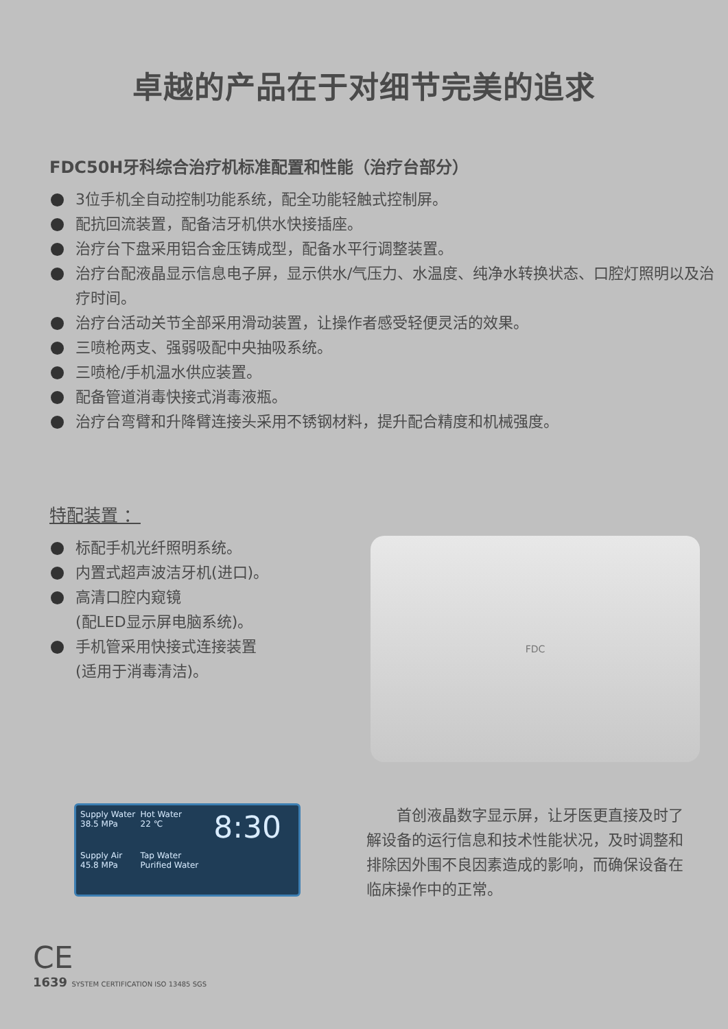卓越的产品在于对细节完美的追求
FDC50H牙科综合治疗机标准配置和性能（治疗台部分）
3位手机全自动控制功能系统，配全功能轻触式控制屏。
配抗回流装置，配备洁牙机供水快接插座。
治疗台下盘采用铝合金压铸成型，配备水平行调整装置。
治疗台配液晶显示信息电子屏，显示供水/气压力、水温度、纯净水转换状态、口腔灯照明以及治疗时间。
治疗台活动关节全部采用滑动装置，让操作者感受轻便灵活的效果。
三喷枪两支、强弱吸配中央抽吸系统。
三喷枪/手机温水供应装置。
配备管道消毒快接式消毒液瓶。
治疗台弯臂和升降臂连接头采用不锈钢材料，提升配合精度和机械强度。
特配装置 ：
标配手机光纤照明系统。
内置式超声波洁牙机(进口)。
高清口腔内窥镜
(配LED显示屏电脑系统)。
手机管采用快接式连接装置
(适用于消毒清洁)。
FDC
Supply Water
38.5 MPa
Hot Water
22 ℃
8:30
Supply Air
45.8 MPa
Tap Water
Purified Water
首创液晶数字显示屏，让牙医更直接及时了解设备的运行信息和技术性能状况，及时调整和排除因外围不良因素造成的影响，而确保设备在临床操作中的正常。
CE
1639 SYSTEM CERTIFICATION ISO 13485 SGS